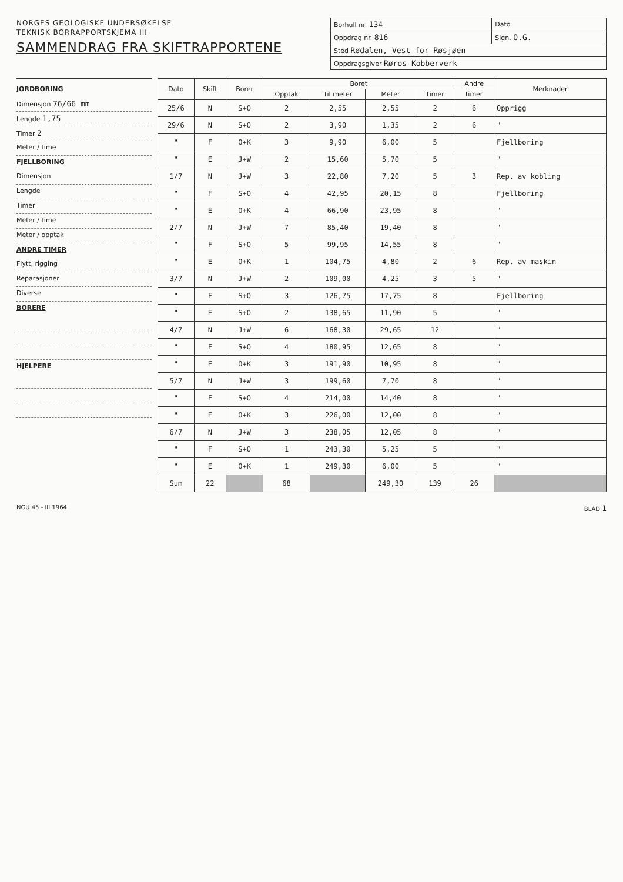NORGES GEOLOGISKE UNDERSØKELSE
TEKNISK BORRAPPORTSKJEMA III
SAMMENDRAG FRA SKIFTRAPPORTENE
| Borhull nr. 134 | Dato |
| Oppdrag nr. 816 | Sign. O.G. |
| Sted Rødalen, Vest for Røsjøen | |
| Oppdragsgiver Røros Kobberverk | |
JORDBORING
Dimensjon 76/66 mm
Lengde 1,75
Timer 2
Meter / time
FJELLBORING
Dimensjon
Lengde
Timer
Meter / time
Meter / opptak
ANDRE TIMER
Flytt, rigging
Reparasjoner
Diverse
BORERE
HJELPERE
| Dato | Skift | Borer | Boret | | | | Andre | Merknader |
| --- | --- | --- | --- | --- | --- | --- | --- | --- |
| | | | Opptak | Til meter | Meter | Timer | timer | |
| 25/6 | N | S+O | 2 | 2,55 | 2,55 | 2 | 6 | Opprigg |
| 29/6 | N | S+O | 2 | 3,90 | 1,35 | 2 | 6 | " |
| " | F | O+K | 3 | 9,90 | 6,00 | 5 | | Fjellboring |
| " | E | J+W | 2 | 15,60 | 5,70 | 5 | | " |
| 1/7 | N | J+W | 3 | 22,80 | 7,20 | 5 | 3 | Rep. av kobling |
| " | F | S+O | 4 | 42,95 | 20,15 | 8 | | Fjellboring |
| " | E | O+K | 4 | 66,90 | 23,95 | 8 | | " |
| 2/7 | N | J+W | 7 | 85,40 | 19,40 | 8 | | " |
| " | F | S+O | 5 | 99,95 | 14,55 | 8 | | " |
| " | E | O+K | 1 | 104,75 | 4,80 | 2 | 6 | Rep. av maskin |
| 3/7 | N | J+W | 2 | 109,00 | 4,25 | 3 | 5 | " |
| " | F | S+O | 3 | 126,75 | 17,75 | 8 | | Fjellboring |
| " | E | S+O | 2 | 138,65 | 11,90 | 5 | | " |
| 4/7 | N | J+W | 6 | 168,30 | 29,65 | 12 | | " |
| " | F | S+O | 4 | 180,95 | 12,65 | 8 | | " |
| " | E | O+K | 3 | 191,90 | 10,95 | 8 | | " |
| 5/7 | N | J+W | 3 | 199,60 | 7,70 | 8 | | " |
| " | F | S+O | 4 | 214,00 | 14,40 | 8 | | " |
| " | E | O+K | 3 | 226,00 | 12,00 | 8 | | " |
| 6/7 | N | J+W | 3 | 238,05 | 12,05 | 8 | | " |
| " | F | S+O | 1 | 243,30 | 5,25 | 5 | | " |
| " | E | O+K | 1 | 249,30 | 6,00 | 5 | | " |
| Sum | 22 | | 68 | | 249,30 | 139 | 26 | |
NGU 45 - III 1964 BLAD 1